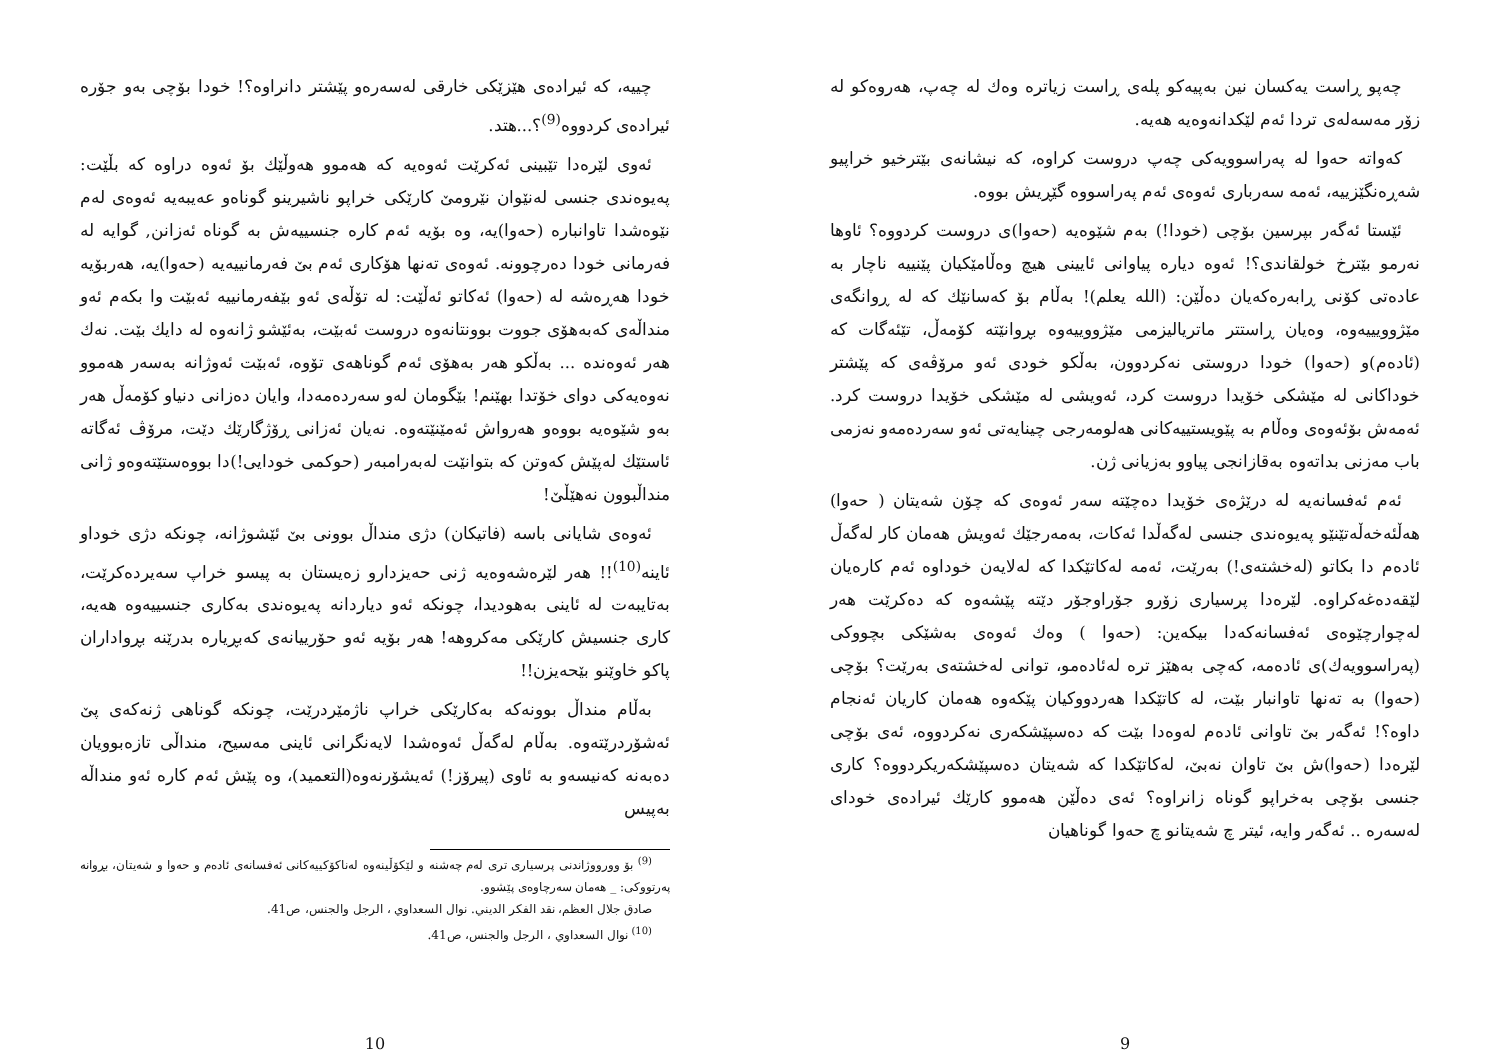چەپو ڕاست یەکسان نین بەپیەکو پلەی ڕاست زیاترە وەك لە چەپ، هەروەکو لە زۆر مەسەلەی تردا ئەم لێکدانەوەیە هەیە.
کەواتە حەوا لە پەراسوویەکی چەپ دروست کراوە، کە نیشانەی بێترخیو خراپیو شەڕەنگێزییە، ئەمە سەرباری ئەوەی ئەم پەراسووە گێڕیش بووە.
ئێستا ئەگەر بپرسین بۆچی (خودا!) بەم شێوەیە (حەوا)ی دروست کردووە؟ ئاوها نەرمو بێترخ خولقاندی؟! ئەوە دیارە پیاوانی ئایینی هیچ وەڵامێکیان پێنییە ناچار بە عادەتی کۆنی ڕابەرەکەیان دەڵێن: (الله یعلم)! بەڵام بۆ کەسانێك کە لە ڕوانگەی مێژوویییەوە، وەیان ڕاستتر ماتریالیزمی مێژووییەوە بڕوانێتە کۆمەڵ، تێئەگات کە (ئادەم)و (حەوا) خودا دروستی نەکردوون، بەڵکو خودی ئەو مرۆڤەی کە پێشتر خوداکانی لە مێشکی خۆیدا دروست کرد، ئەویشی لە مێشکی خۆیدا دروست کرد. ئەمەش بۆئەوەی وەڵام بە پێویستییەکانی هەلومەرجی چینایەتی ئەو سەردەمەو نەزمی باب مەزنی بداتەوە بەقازانجی پیاوو بەزیانی ژن.
ئەم ئەفسانەیە لە درێژەی خۆیدا دەچێتە سەر ئەوەی کە چۆن شەیتان ( حەوا) هەڵئەخەڵەتێنێو پەیوەندی جنسی لەگەڵدا ئەکات، بەمەرجێك ئەویش هەمان کار لەگەڵ ئادەم دا بکاتو (لەخشتەی!) بەرێت، ئەمە لەکاتێکدا کە لەلایەن خوداوە ئەم کارەیان لێقەدەغەکراوە. لێرەدا پرسیاری زۆرو جۆراوجۆر دێتە پێشەوە کە دەکرێت هەر لەچوارچێوەی ئەفسانەکەدا بیکەین: (حەوا ) وەك ئەوەی بەشێکی بچووکی (پەراسوویەك)ی ئادەمە، کەچی بەهێز ترە لەئادەمو، توانی لەخشتەی بەرێت؟ بۆچی (حەوا) بە تەنها تاوانبار بێت، لە کاتێکدا هەردووکیان پێکەوە هەمان کاریان ئەنجام داوە؟! ئەگەر بێ تاوانی ئادەم لەوەدا بێت کە دەسپێشکەری نەکردووە، ئەی بۆچی لێرەدا (حەوا)ش بێ تاوان نەبێ، لەکاتێکدا کە شەیتان دەسپێشکەریکردووە؟ کاری جنسی بۆچی بەخراپو گوناە زانراوە؟ ئەی دەڵێن هەموو کارێك ئیرادەی خودای لەسەرە .. ئەگەر وایە، ئیتر چ شەیتانو چ حەوا گوناهیان
9
چییە، کە ئیرادەی هێزێکی خارقی لەسەرەو پێشتر دانراوە؟! خودا بۆچی بەو جۆرە ئیرادەی کردووە<sup>(9)</sup>؟...هتد.
ئەوی لێرەدا تێبینی ئەکرێت ئەوەیە کە هەموو هەوڵێك بۆ ئەوە دراوە کە بڵێت: پەیوەندی جنسی لەنێوان نێرومێ کارێکی خراپو ناشیرینو گوناەو عەیبەیە ئەوەی لەم نێوەشدا تاوانبارە (حەوا)یە، وە بۆیە ئەم کارە جنسییەش بە گوناە ئەزانن, گوایە لە فەرمانی خودا دەرچوونە. ئەوەی تەنها هۆکاری ئەم بێ فەرمانییەیە (حەوا)یە، هەربۆیە خودا هەڕەشە لە (حەوا) ئەکاتو ئەڵێت: لە تۆڵەی ئەو بێفەرمانییە ئەبێت وا بکەم ئەو منداڵەی کەبەهۆی جووت بوونتانەوە دروست ئەبێت، بەئێشو ژانەوە لە دایك بێت. نەك هەر ئەوەندە ... بەڵکو هەر بەهۆی ئەم گوناهەی تۆوە، ئەبێت ئەوژانە بەسەر هەموو نەوەیەکی دوای خۆتدا بهێنم! بێگومان لەو سەردەمەدا، وایان دەزانی دنیاو کۆمەڵ هەر بەو شێوەیە بووەو هەرواش ئەمێنێتەوە. نەیان ئەزانی ڕۆژگارێك دێت، مرۆڤ ئەگاتە ئاستێك لەپێش کەوتن کە بتوانێت لەبەرامبەر (حوکمی خودایی!)دا بووەستێتەوەو ژانی منداڵبوون نەهێڵێ!
ئەوەی شایانی باسە (فاتیکان) دژی منداڵ بوونی بێ ئێشوژانە، چونکە دژی خوداو ئاینە<sup>(10)</sup>!! هەر لێرەشەوەیە ژنی حەیزدارو زەیستان بە پیسو خراپ سەیردەکرێت، بەتایبەت لە ئاینی بەهودیدا، چونکە ئەو دیاردانە پەیوەندی بەکاری جنسییەوە هەیە، کاری جنسیش کارێکی مەکروهە! هەر بۆیە ئەو حۆرییانەی کەبڕیارە بدرێنە بڕواداران پاکو خاوێنو بێحەیزن!!
بەڵام منداڵ بوونەکە بەکارێکی خراپ ناژمێردرێت، چونکە گوناهی ژنەکەی پێ ئەشۆردرێتەوە. بەڵام لەگەڵ ئەوەشدا لایەنگرانی ئاینی مەسیح، منداڵی تازەبوویان دەبەنە کەنیسەو بە ئاوی (پیرۆز!) ئەیشۆرنەوە(التعمید)، وە پێش ئەم کارە ئەو منداڵە بەپیس
<sup>(9)</sup> بۆ وورووژاندنی پرسیاری تری لەم چەشنە و لێکۆڵینەوە لەناکۆکییەکانی ئەفسانەی ئادەم و حەوا و شەیتان، بڕوانە پەرتووکی: _ هەمان سەرچاوەی پێشوو.
صادق جلال العظم، نقد الفکر الدیني. نوال السعداوي ، الرجل والجنس، ص41.
<sup>(10)</sup> نوال السعداوي ، الرجل والجنس، ص41.
10